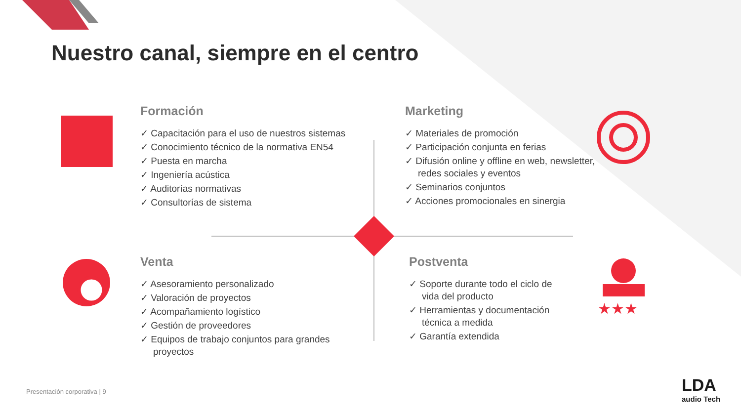★★★
Nuestro canal, siempre en el centro
Formación
✓ Capacitación para el uso de nuestros sistemas
✓ Conocimiento técnico de la normativa EN54
✓ Puesta en marcha
✓ Ingeniería acústica
✓ Auditorías normativas
✓ Consultorías de sistema
Marketing
✓ Materiales de promoción
✓ Participación conjunta en ferias
✓ Difusión online y offline en web, newsletter, redes sociales y eventos
✓ Seminarios conjuntos
✓ Acciones promocionales en sinergia
Venta
✓ Asesoramiento personalizado
✓ Valoración de proyectos
✓ Acompañamiento logístico
✓ Gestión de proveedores
✓ Equipos de trabajo conjuntos para grandes proyectos
Postventa
✓ Soporte durante todo el ciclo de vida del producto
✓ Herramientas y documentación técnica a medida
✓ Garantía extendida
Presentación corporativa | 9
LDA
audio Tech